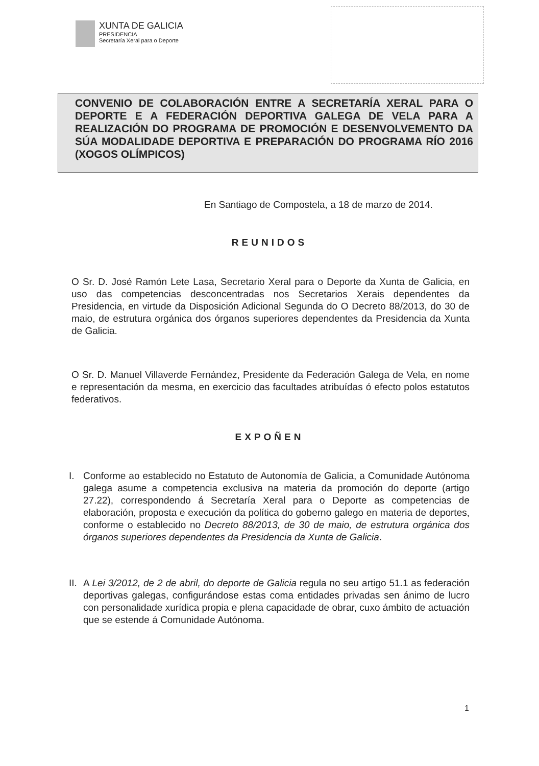XUNTA DE GALICIA
PRESIDENCIA
Secretaría Xeral para o Deporte
CONVENIO DE COLABORACIÓN ENTRE A SECRETARÍA XERAL PARA O DEPORTE E A FEDERACIÓN DEPORTIVA GALEGA DE VELA PARA A REALIZACIÓN DO PROGRAMA DE PROMOCIÓN E DESENVOLVEMENTO DA SÚA MODALIDADE DEPORTIVA E PREPARACIÓN DO PROGRAMA RÍO 2016 (XOGOS OLÍMPICOS)
En Santiago de Compostela, a 18 de marzo de 2014.
REUNIDOS
O Sr. D. José Ramón Lete Lasa, Secretario Xeral para o Deporte da Xunta de Galicia, en uso das competencias desconcentradas nos Secretarios Xerais dependentes da Presidencia, en virtude da Disposición Adicional Segunda do O Decreto 88/2013, do 30 de maio, de estrutura orgánica dos órganos superiores dependentes da Presidencia da Xunta de Galicia.
O Sr. D. Manuel Villaverde Fernández, Presidente da Federación Galega de Vela, en nome e representación da mesma, en exercicio das facultades atribuídas ó efecto polos estatutos federativos.
EXPOÑEN
I. Conforme ao establecido no Estatuto de Autonomía de Galicia, a Comunidade Autónoma galega asume a competencia exclusiva na materia da promoción do deporte (artigo 27.22), correspondendo á Secretaría Xeral para o Deporte as competencias de elaboración, proposta e execución da política do goberno galego en materia de deportes, conforme o establecido no Decreto 88/2013, de 30 de maio, de estrutura orgánica dos órganos superiores dependentes da Presidencia da Xunta de Galicia.
II. A Lei 3/2012, de 2 de abril, do deporte de Galicia regula no seu artigo 51.1 as federación deportivas galegas, configurándose estas coma entidades privadas sen ánimo de lucro con personalidade xurídica propia e plena capacidade de obrar, cuxo ámbito de actuación que se estende á Comunidade Autónoma.
1